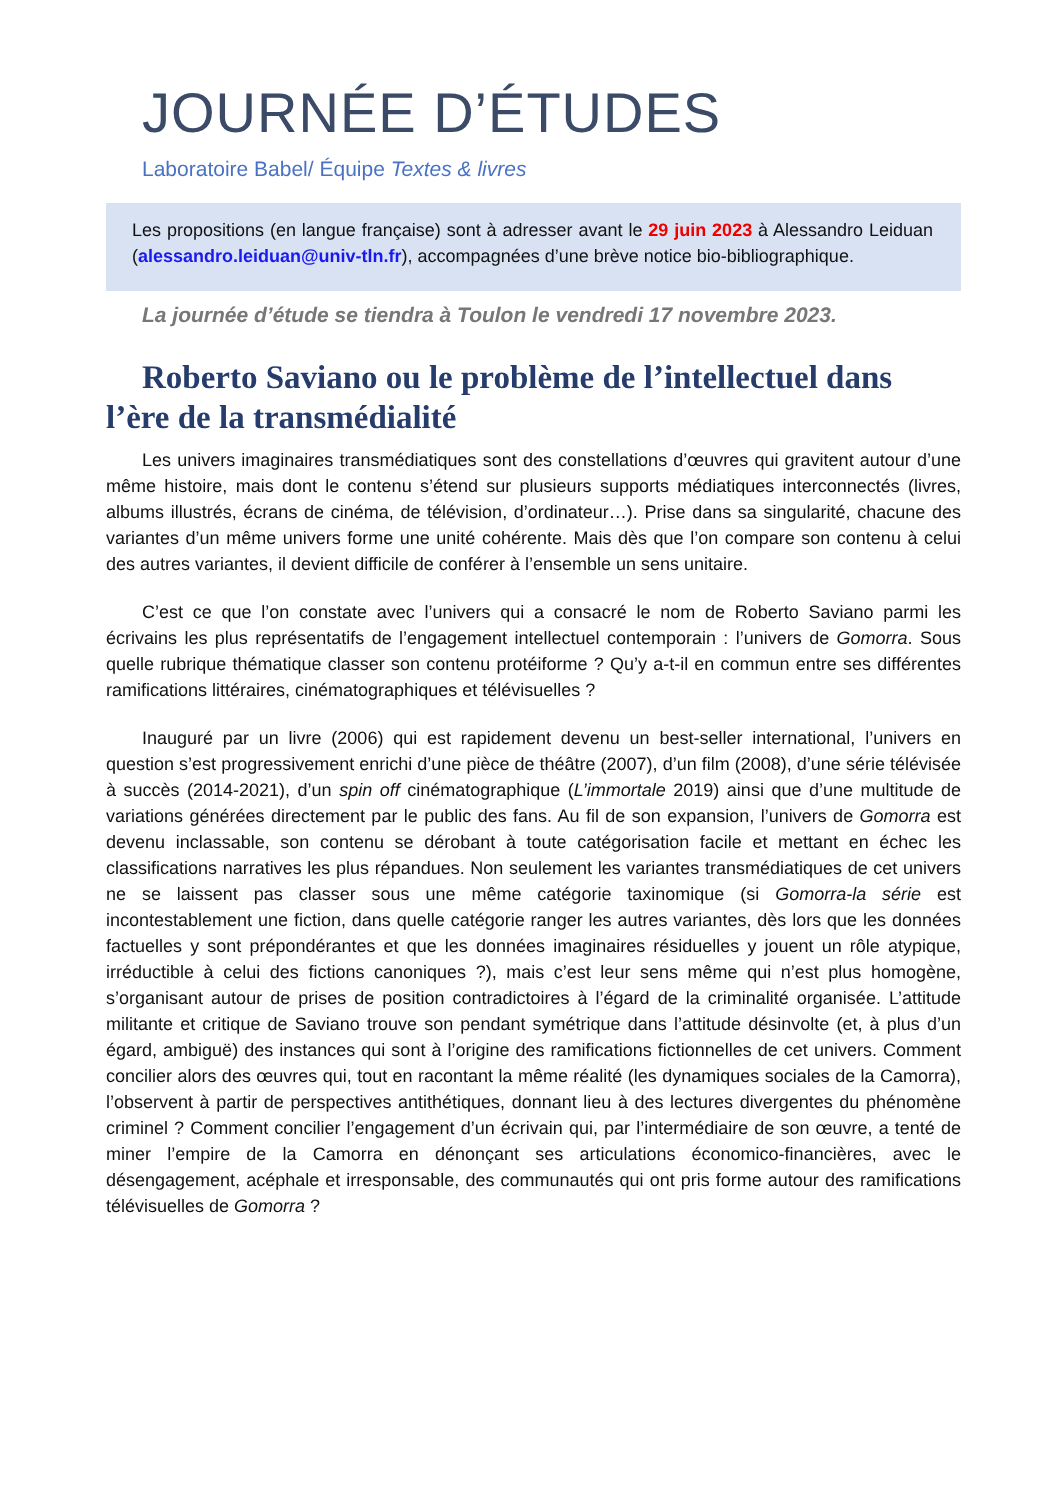JOURNÉE D’ÉTUDES
Laboratoire Babel/ Équipe Textes & livres
Les propositions (en langue française) sont à adresser avant le 29 juin 2023 à Alessandro Leiduan (alessandro.leiduan@univ-tln.fr), accompagnées d’une brève notice bio-bibliographique.
La journée d’étude se tiendra à Toulon le vendredi 17 novembre 2023.
Roberto Saviano ou le problème de l’intellectuel dans l’ère de la transmédialité
Les univers imaginaires transmédiatiques sont des constellations d’œuvres qui gravitent autour d’une même histoire, mais dont le contenu s’étend sur plusieurs supports médiatiques interconnectés (livres, albums illustrés, écrans de cinéma, de télévision, d’ordinateur…). Prise dans sa singularité, chacune des variantes d’un même univers forme une unité cohérente. Mais dès que l’on compare son contenu à celui des autres variantes, il devient difficile de conférer à l’ensemble un sens unitaire.
C’est ce que l’on constate avec l’univers qui a consacré le nom de Roberto Saviano parmi les écrivains les plus représentatifs de l’engagement intellectuel contemporain : l’univers de Gomorra. Sous quelle rubrique thématique classer son contenu protéiforme ? Qu’y a-t-il en commun entre ses différentes ramifications littéraires, cinématographiques et télévisuelles ?
Inauguré par un livre (2006) qui est rapidement devenu un best-seller international, l’univers en question s’est progressivement enrichi d’une pièce de théâtre (2007), d’un film (2008), d’une série télévisée à succès (2014-2021), d’un spin off cinématographique (L’immortale 2019) ainsi que d’une multitude de variations générées directement par le public des fans. Au fil de son expansion, l’univers de Gomorra est devenu inclassable, son contenu se dérobant à toute catégorisation facile et mettant en échec les classifications narratives les plus répandues. Non seulement les variantes transmédiatiques de cet univers ne se laissent pas classer sous une même catégorie taxinomique (si Gomorra-la série est incontestablement une fiction, dans quelle catégorie ranger les autres variantes, dès lors que les données factuelles y sont prépondérantes et que les données imaginaires résiduelles y jouent un rôle atypique, irréductible à celui des fictions canoniques ?), mais c’est leur sens même qui n’est plus homogène, s’organisant autour de prises de position contradictoires à l’égard de la criminalité organisée. L’attitude militante et critique de Saviano trouve son pendant symétrique dans l’attitude désinvolte (et, à plus d’un égard, ambiguë) des instances qui sont à l’origine des ramifications fictionnelles de cet univers. Comment concilier alors des œuvres qui, tout en racontant la même réalité (les dynamiques sociales de la Camorra), l’observent à partir de perspectives antithétiques, donnant lieu à des lectures divergentes du phénomène criminel ? Comment concilier l’engagement d’un écrivain qui, par l’intermédiaire de son œuvre, a tenté de miner l’empire de la Camorra en dénonçant ses articulations économico-financières, avec le désengagement, acéphale et irresponsable, des communautés qui ont pris forme autour des ramifications télévisuelles de Gomorra ?